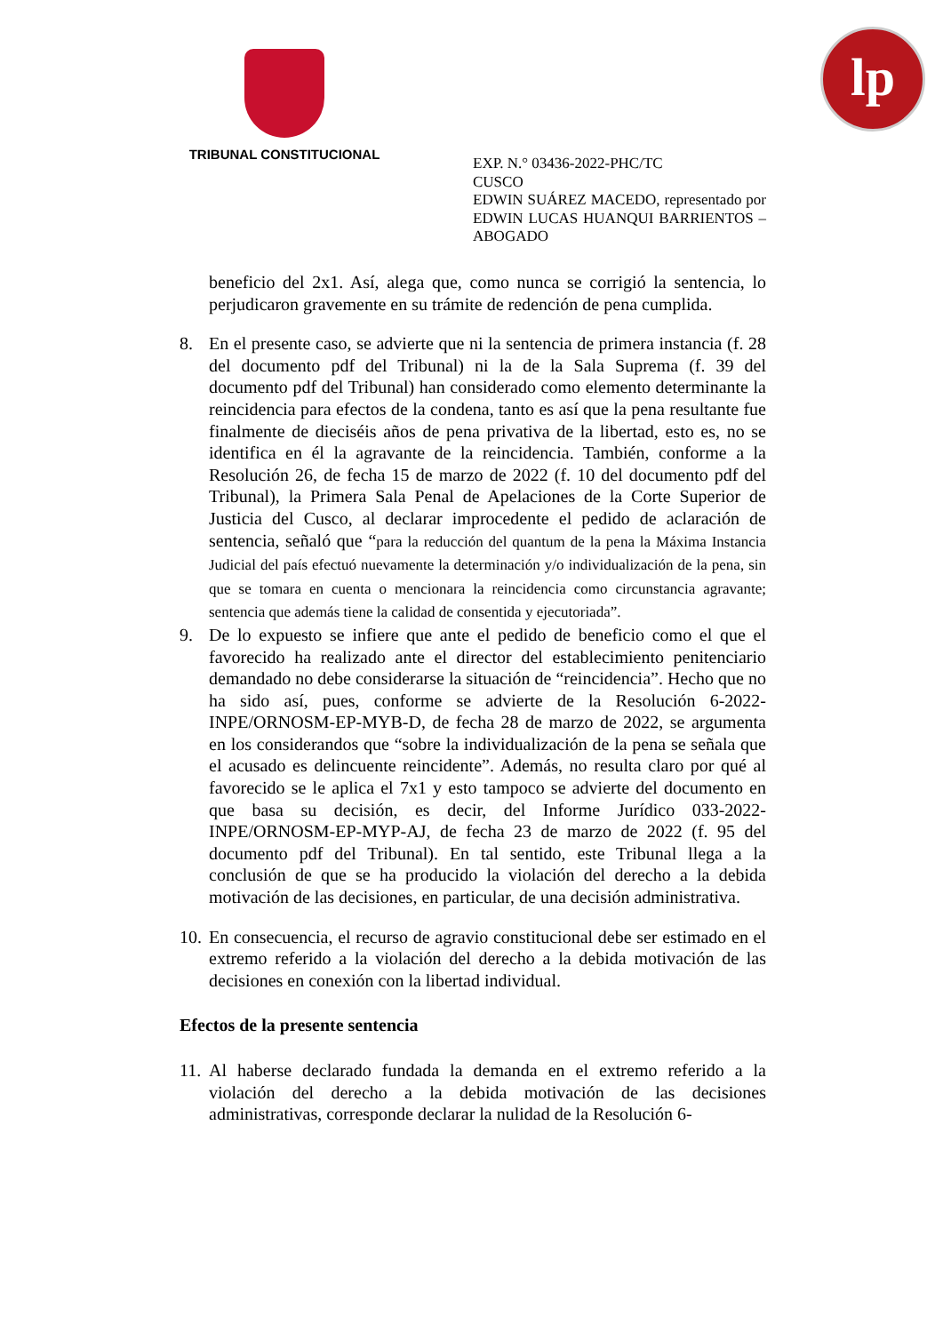TRIBUNAL CONSTITUCIONAL
lp
EXP. N.° 03436-2022-PHC/TC
CUSCO
EDWIN SUÁREZ MACEDO, representado por EDWIN LUCAS HUANQUI BARRIENTOS – ABOGADO
beneficio del 2x1. Así, alega que, como nunca se corrigió la sentencia, lo perjudicaron gravemente en su trámite de redención de pena cumplida.
8. En el presente caso, se advierte que ni la sentencia de primera instancia (f. 28 del documento pdf del Tribunal) ni la de la Sala Suprema (f. 39 del documento pdf del Tribunal) han considerado como elemento determinante la reincidencia para efectos de la condena, tanto es así que la pena resultante fue finalmente de dieciséis años de pena privativa de la libertad, esto es, no se identifica en él la agravante de la reincidencia. También, conforme a la Resolución 26, de fecha 15 de marzo de 2022 (f. 10 del documento pdf del Tribunal), la Primera Sala Penal de Apelaciones de la Corte Superior de Justicia del Cusco, al declarar improcedente el pedido de aclaración de sentencia, señaló que “para la reducción del quantum de la pena la Máxima Instancia Judicial del país efectuó nuevamente la determinación y/o individualización de la pena, sin que se tomara en cuenta o mencionara la reincidencia como circunstancia agravante; sentencia que además tiene la calidad de consentida y ejecutoriada”.
9. De lo expuesto se infiere que ante el pedido de beneficio como el que el favorecido ha realizado ante el director del establecimiento penitenciario demandado no debe considerarse la situación de “reincidencia”. Hecho que no ha sido así, pues, conforme se advierte de la Resolución 6-2022-INPE/ORNOSM-EP-MYB-D, de fecha 28 de marzo de 2022, se argumenta en los considerandos que “sobre la individualización de la pena se señala que el acusado es delincuente reincidente”. Además, no resulta claro por qué al favorecido se le aplica el 7x1 y esto tampoco se advierte del documento en que basa su decisión, es decir, del Informe Jurídico 033-2022-INPE/ORNOSM-EP-MYP-AJ, de fecha 23 de marzo de 2022 (f. 95 del documento pdf del Tribunal). En tal sentido, este Tribunal llega a la conclusión de que se ha producido la violación del derecho a la debida motivación de las decisiones, en particular, de una decisión administrativa.
10.
En consecuencia, el recurso de agravio constitucional debe ser estimado en el extremo referido a la violación del derecho a la debida motivación de las decisiones en conexión con la libertad individual.
Efectos de la presente sentencia
11.
Al haberse declarado fundada la demanda en el extremo referido a la violación del derecho a la debida motivación de las decisiones administrativas, corresponde declarar la nulidad de la Resolución 6-